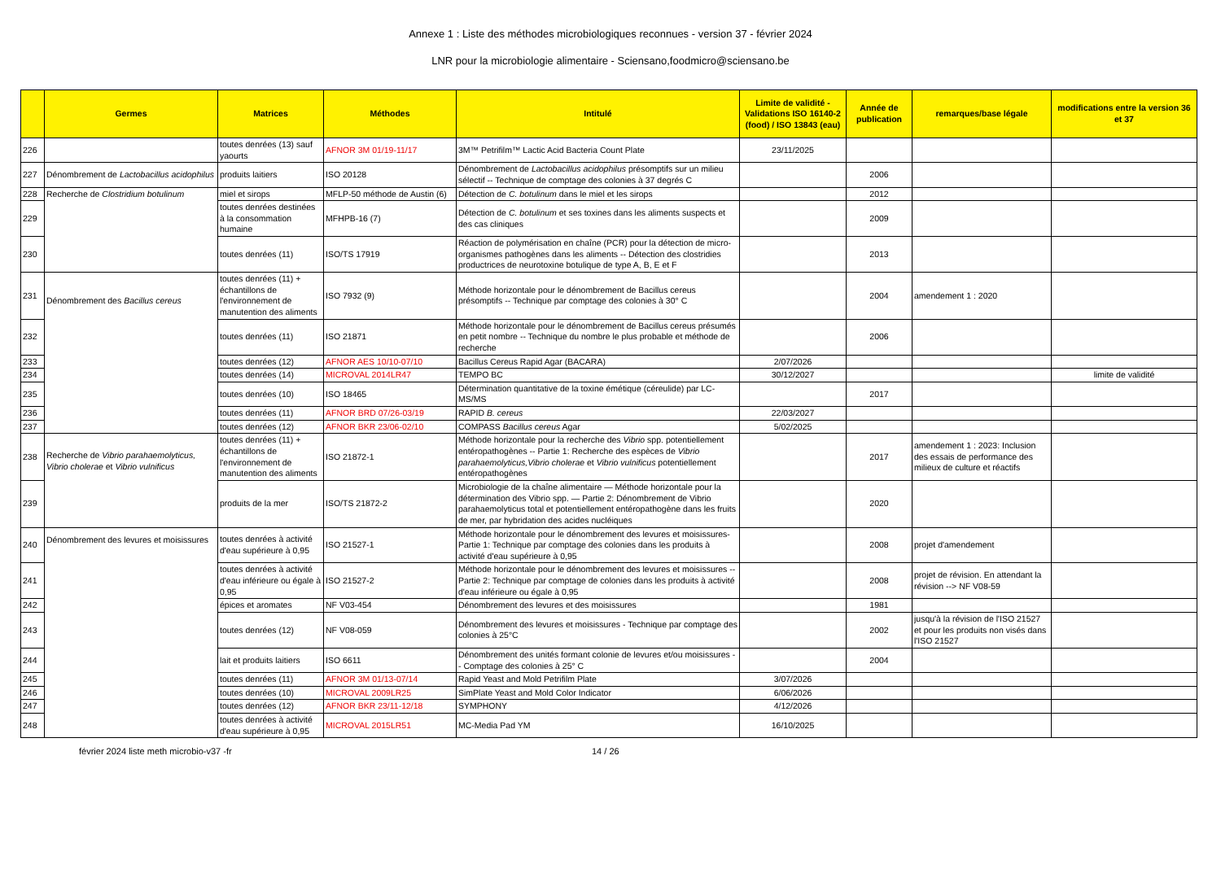Annexe 1 : Liste des méthodes microbiologiques reconnues - version 37 - février 2024
LNR pour la microbiologie alimentaire - Sciensano,foodmicro@sciensano.be
| | Germes | Matrices | Méthodes | Intitulé | Limite de validité - Validations ISO 16140-2 (food) / ISO 13843 (eau) | Année de publication | remarques/base légale | modifications entre la version 36 et 37 |
| --- | --- | --- | --- | --- | --- | --- | --- | --- |
| 226 | | toutes denrées (13) sauf yaourts | AFNOR 3M 01/19-11/17 | 3M™ Petrifilm™ Lactic Acid Bacteria Count Plate | 23/11/2025 | | | |
| 227 | Dénombrement de Lactobacillus acidophilus | produits laitiers | ISO 20128 | Dénombrement de Lactobacillus acidophilus présomptifs sur un milieu sélectif -- Technique de comptage des colonies à 37 degrés C | | 2006 | | |
| 228 | Recherche de Clostridium botulinum | miel et sirops | MFLP-50 méthode de Austin (6) | Détection de C. botulinum dans le miel et les sirops | | 2012 | | |
| 229 | | toutes denrées destinées à la consommation humaine | MFHPB-16 (7) | Détection de C. botulinum et ses toxines dans les aliments suspects et des cas cliniques | | 2009 | | |
| 230 | | toutes denrées (11) | ISO/TS 17919 | Réaction de polymérisation en chaîne (PCR) pour la détection de micro-organismes pathogènes dans les aliments -- Détection des clostridies productrices de neurotoxine botulique de type A, B, E et F | | 2013 | | |
| 231 | Dénombrement des Bacillus cereus | toutes denrées (11) + échantillons de l'environnement de manutention des aliments | ISO 7932 (9) | Méthode horizontale pour le dénombrement de Bacillus cereus présomptifs -- Technique par comptage des colonies à 30° C | | 2004 | amendement 1 : 2020 | |
| 232 | | toutes denrées (11) | ISO 21871 | Méthode horizontale pour le dénombrement de Bacillus cereus présumés en petit nombre -- Technique du nombre le plus probable et méthode de recherche | | 2006 | | |
| 233 | | toutes denrées (12) | AFNOR AES 10/10-07/10 | Bacillus Cereus Rapid Agar (BACARA) | 2/07/2026 | | | |
| 234 | | toutes denrées (14) | MICROVAL 2014LR47 | TEMPO BC | 30/12/2027 | | | limite de validité |
| 235 | | toutes denrées (10) | ISO 18465 | Détermination quantitative de la toxine émétique (céreulide) par LC-MS/MS | | 2017 | | |
| 236 | | toutes denrées (11) | AFNOR BRD 07/26-03/19 | RAPID B. cereus | 22/03/2027 | | | |
| 237 | | toutes denrées (12) | AFNOR BKR 23/06-02/10 | COMPASS Bacillus cereus Agar | 5/02/2025 | | | |
| 238 | Recherche de Vibrio parahaemolyticus, Vibrio cholerae et Vibrio vulnificus | toutes denrées (11) + échantillons de l'environnement de manutention des aliments | ISO 21872-1 | Méthode horizontale pour la recherche des Vibrio spp. potentiellement entéropathogènes -- Partie 1: Recherche des espèces de Vibrio parahaemolyticus,Vibrio cholerae et Vibrio vulnificus potentiellement entéropathogènes | | 2017 | amendement 1 : 2023: Inclusion des essais de performance des milieux de culture et réactifs | |
| 239 | | produits de la mer | ISO/TS 21872-2 | Microbiologie de la chaîne alimentaire — Méthode horizontale pour la détermination des Vibrio spp. — Partie 2: Dénombrement de Vibrio parahaemolyticus total et potentiellement entéropathogène dans les fruits de mer, par hybridation des acides nucléiques | | 2020 | | |
| 240 | Dénombrement des levures et moisissures | toutes denrées à activité d'eau supérieure à 0,95 | ISO 21527-1 | Méthode horizontale pour le dénombrement des levures et moisissures- Partie 1: Technique par comptage des colonies dans les produits à activité d'eau supérieure à 0,95 | | 2008 | projet d'amendement | |
| 241 | | toutes denrées à activité d'eau inférieure ou égale à 0,95 | ISO 21527-2 | Méthode horizontale pour le dénombrement des levures et moisissures -- Partie 2: Technique par comptage de colonies dans les produits à activité d'eau inférieure ou égale à 0,95 | | 2008 | projet de révision. En attendant la révision --> NF V08-59 | |
| 242 | | épices et aromates | NF V03-454 | Dénombrement des levures et des moisissures | | 1981 | | |
| 243 | | toutes denrées (12) | NF V08-059 | Dénombrement des levures et moisissures - Technique par comptage des colonies à 25°C | | 2002 | jusqu'à la révision de l'ISO 21527 et pour les produits non visés dans l'ISO 21527 | |
| 244 | | lait et produits laitiers | ISO 6611 | Dénombrement des unités formant colonie de levures et/ou moisissures -- Comptage des colonies à 25° C | | 2004 | | |
| 245 | | toutes denrées (11) | AFNOR 3M 01/13-07/14 | Rapid Yeast and Mold Petrifilm Plate | 3/07/2026 | | | |
| 246 | | toutes denrées (10) | MICROVAL 2009LR25 | SimPlate Yeast and Mold Color Indicator | 6/06/2026 | | | |
| 247 | | toutes denrées (12) | AFNOR BKR 23/11-12/18 | SYMPHONY | 4/12/2026 | | | |
| 248 | | toutes denrées à activité d'eau supérieure à 0,95 | MICROVAL 2015LR51 | MC-Media Pad YM | 16/10/2025 | | | |
février 2024 liste meth microbio-v37 -fr 14 / 26